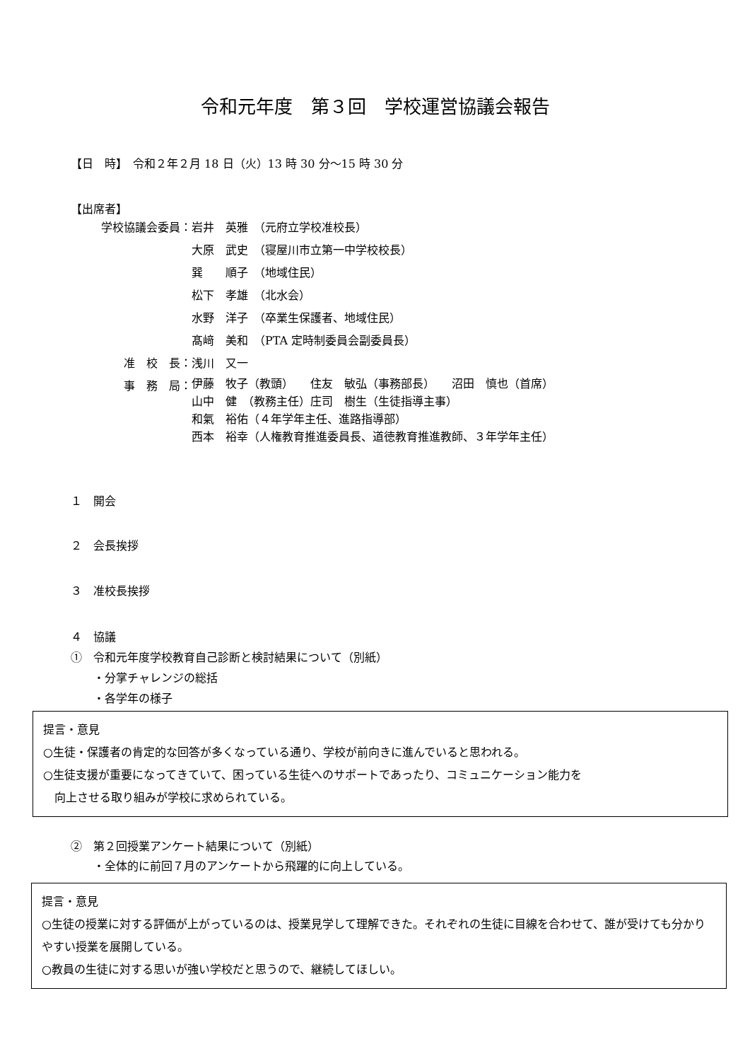令和元年度　第３回　学校運営協議会報告
【日　時】　令和２年２月 18 日（火）13 時 30 分～15 時 30 分
【出席者】
| 学校協議会委員： | 岩井 英雅 （元府立学校准校長） |
| | 大原 武史 （寝屋川市立第一中学校校長） |
| | 巽 順子 （地域住民） |
| | 松下 孝雄 （北水会） |
| | 水野 洋子 （卒業生保護者、地域住民） |
| | 髙﨑 美和 （PTA 定時制委員会副委員長） |
| 准 校 長： | 浅川 又一 |
| 事 務 局： | 伊藤 牧子（教頭） 住友 敏弘（事務部長） 沼田 慎也（首席） 山中 健 （教務主任）庄司 樹生（生徒指導主事） 和氣 裕佑（４年学年主任、進路指導部） 西本 裕幸（人権教育推進委員長、道徳教育推進教師、３年学年主任） |
１　開会
２　会長挨拶
３　准校長挨拶
４　協議
①　令和元年度学校教育自己診断と検討結果について（別紙）
　　・分掌チャレンジの総括
　　・各学年の様子
提言・意見
○生徒・保護者の肯定的な回答が多くなっている通り、学校が前向きに進んでいると思われる。
○生徒支援が重要になってきていて、困っている生徒へのサポートであったり、コミュニケーション能力を
　向上させる取り組みが学校に求められている。
②　第２回授業アンケート結果について（別紙）
　　・全体的に前回７月のアンケートから飛躍的に向上している。
提言・意見
○生徒の授業に対する評価が上がっているのは、授業見学して理解できた。それぞれの生徒に目線を合わせて、誰が受けても分かりやすい授業を展開している。
○教員の生徒に対する思いが強い学校だと思うので、継続してほしい。